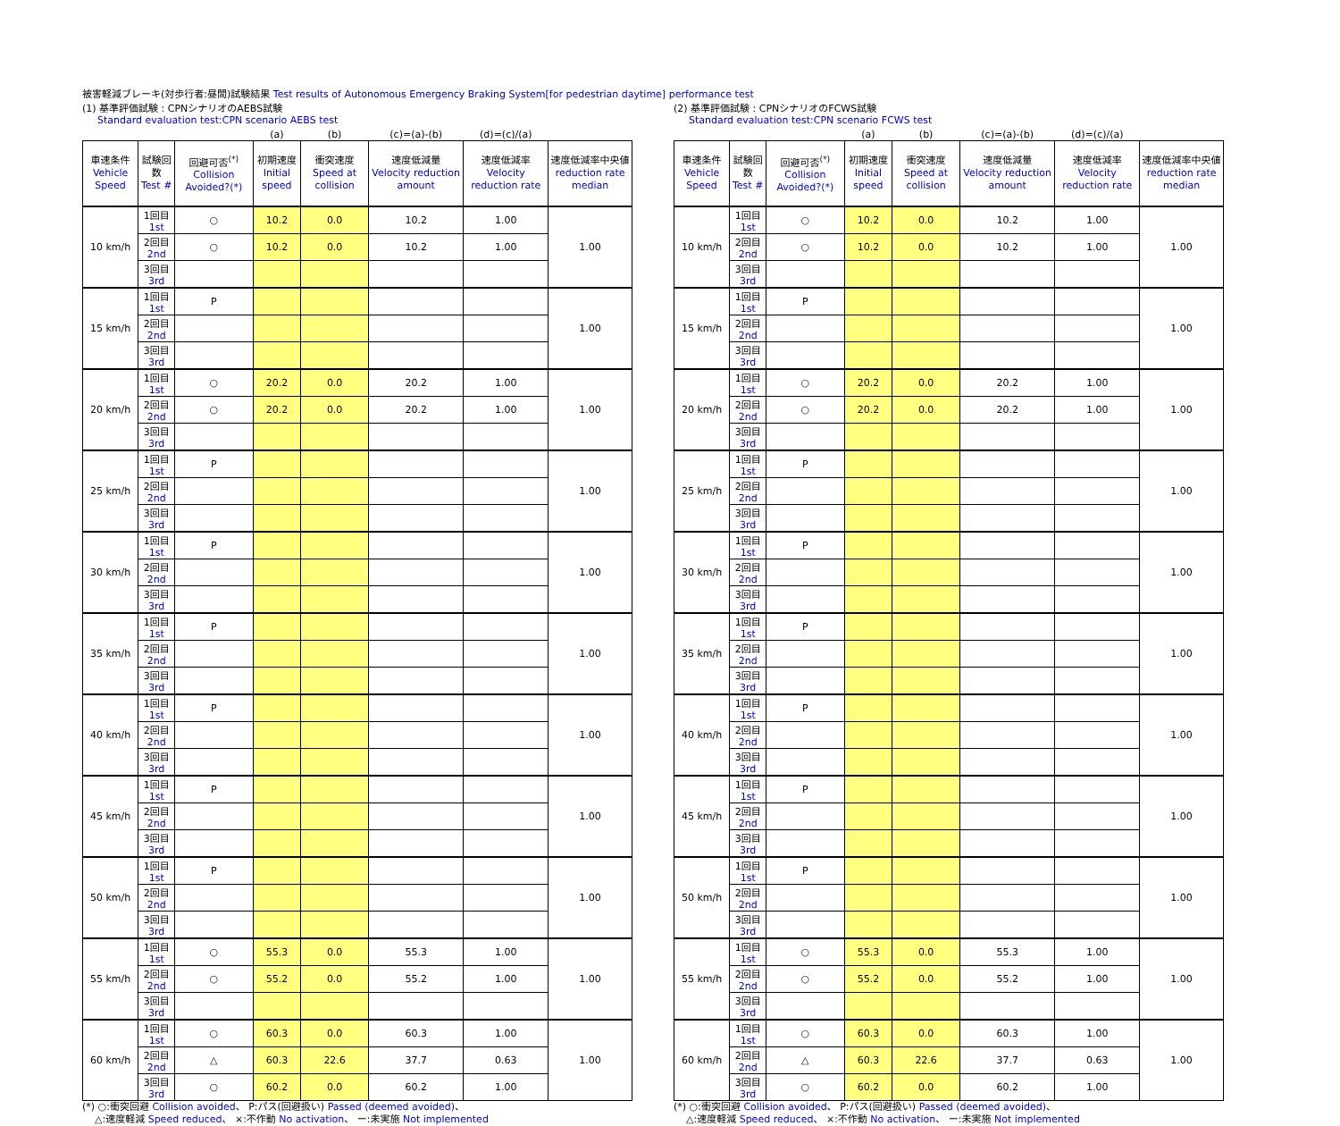被害軽減ブレーキ(対歩行者:昼間)試験結果 Test results of Autonomous Emergency Braking System[for pedestrian daytime] performance test
(1) 基準評価試験 : CPNシナリオのAEBS試験
Standard evaluation test:CPN scenario AEBS test
| | | | (a) | (b) | (c)=(a)-(b) | (d)=(c)/(a) | |
| 車速条件 Vehicle Speed | 試験回数 Test # | 回避可否<sup>(*)</sup> Collision Avoided?(*) | 初期速度 Initial speed | 衝突速度 Speed at collision | 速度低減量 Velocity reduction amount | 速度低減率 Velocity reduction rate | 速度低減率中央値 reduction rate median |
| 10 km/h | 1回目 1st | ○ | 10.2 | 0.0 | 10.2 | 1.00 | 1.00 |
| | 2回目 2nd | ○ | 10.2 | 0.0 | 10.2 | 1.00 | |
| | 3回目 3rd | | | | | | |
| 15 km/h | 1回目 1st | P | | | | | 1.00 |
| | 2回目 2nd | | | | | | |
| | 3回目 3rd | | | | | | |
| 20 km/h | 1回目 1st | ○ | 20.2 | 0.0 | 20.2 | 1.00 | 1.00 |
| | 2回目 2nd | ○ | 20.2 | 0.0 | 20.2 | 1.00 | |
| | 3回目 3rd | | | | | | |
| 25 km/h | 1回目 1st | P | | | | | 1.00 |
| | 2回目 2nd | | | | | | |
| | 3回目 3rd | | | | | | |
| 30 km/h | 1回目 1st | P | | | | | 1.00 |
| | 2回目 2nd | | | | | | |
| | 3回目 3rd | | | | | | |
| 35 km/h | 1回目 1st | P | | | | | 1.00 |
| | 2回目 2nd | | | | | | |
| | 3回目 3rd | | | | | | |
| 40 km/h | 1回目 1st | P | | | | | 1.00 |
| | 2回目 2nd | | | | | | |
| | 3回目 3rd | | | | | | |
| 45 km/h | 1回目 1st | P | | | | | 1.00 |
| | 2回目 2nd | | | | | | |
| | 3回目 3rd | | | | | | |
| 50 km/h | 1回目 1st | P | | | | | 1.00 |
| | 2回目 2nd | | | | | | |
| | 3回目 3rd | | | | | | |
| 55 km/h | 1回目 1st | ○ | 55.3 | 0.0 | 55.3 | 1.00 | 1.00 |
| | 2回目 2nd | ○ | 55.2 | 0.0 | 55.2 | 1.00 | |
| | 3回目 3rd | | | | | | |
| 60 km/h | 1回目 1st | ○ | 60.3 | 0.0 | 60.3 | 1.00 | 1.00 |
| | 2回目 2nd | △ | 60.3 | 22.6 | 37.7 | 0.63 | |
| | 3回目 3rd | ○ | 60.2 | 0.0 | 60.2 | 1.00 | |
(*) ○:衝突回避 Collision avoided、 P:パス(回避扱い) Passed (deemed avoided)、
△:速度軽減 Speed reduced、 ×:不作動 No activation、 ー:未実施 Not implemented
(2) 基準評価試験 : CPNシナリオのFCWS試験
Standard evaluation test:CPN scenario FCWS test
| | | | (a) | (b) | (c)=(a)-(b) | (d)=(c)/(a) | |
| 車速条件 Vehicle Speed | 試験回数 Test # | 回避可否<sup>(*)</sup> Collision Avoided?(*) | 初期速度 Initial speed | 衝突速度 Speed at collision | 速度低減量 Velocity reduction amount | 速度低減率 Velocity reduction rate | 速度低減率中央値 reduction rate median |
| 10 km/h | 1回目 1st | ○ | 10.2 | 0.0 | 10.2 | 1.00 | 1.00 |
| | 2回目 2nd | ○ | 10.2 | 0.0 | 10.2 | 1.00 | |
| | 3回目 3rd | | | | | | |
| 15 km/h | 1回目 1st | P | | | | | 1.00 |
| | 2回目 2nd | | | | | | |
| | 3回目 3rd | | | | | | |
| 20 km/h | 1回目 1st | ○ | 20.2 | 0.0 | 20.2 | 1.00 | 1.00 |
| | 2回目 2nd | ○ | 20.2 | 0.0 | 20.2 | 1.00 | |
| | 3回目 3rd | | | | | | |
| 25 km/h | 1回目 1st | P | | | | | 1.00 |
| | 2回目 2nd | | | | | | |
| | 3回目 3rd | | | | | | |
| 30 km/h | 1回目 1st | P | | | | | 1.00 |
| | 2回目 2nd | | | | | | |
| | 3回目 3rd | | | | | | |
| 35 km/h | 1回目 1st | P | | | | | 1.00 |
| | 2回目 2nd | | | | | | |
| | 3回目 3rd | | | | | | |
| 40 km/h | 1回目 1st | P | | | | | 1.00 |
| | 2回目 2nd | | | | | | |
| | 3回目 3rd | | | | | | |
| 45 km/h | 1回目 1st | P | | | | | 1.00 |
| | 2回目 2nd | | | | | | |
| | 3回目 3rd | | | | | | |
| 50 km/h | 1回目 1st | P | | | | | 1.00 |
| | 2回目 2nd | | | | | | |
| | 3回目 3rd | | | | | | |
| 55 km/h | 1回目 1st | ○ | 55.3 | 0.0 | 55.3 | 1.00 | 1.00 |
| | 2回目 2nd | ○ | 55.2 | 0.0 | 55.2 | 1.00 | |
| | 3回目 3rd | | | | | | |
| 60 km/h | 1回目 1st | ○ | 60.3 | 0.0 | 60.3 | 1.00 | 1.00 |
| | 2回目 2nd | △ | 60.3 | 22.6 | 37.7 | 0.63 | |
| | 3回目 3rd | ○ | 60.2 | 0.0 | 60.2 | 1.00 | |
(*) ○:衝突回避 Collision avoided、 P:パス(回避扱い) Passed (deemed avoided)、
△:速度軽減 Speed reduced、 ×:不作動 No activation、 ー:未実施 Not implemented